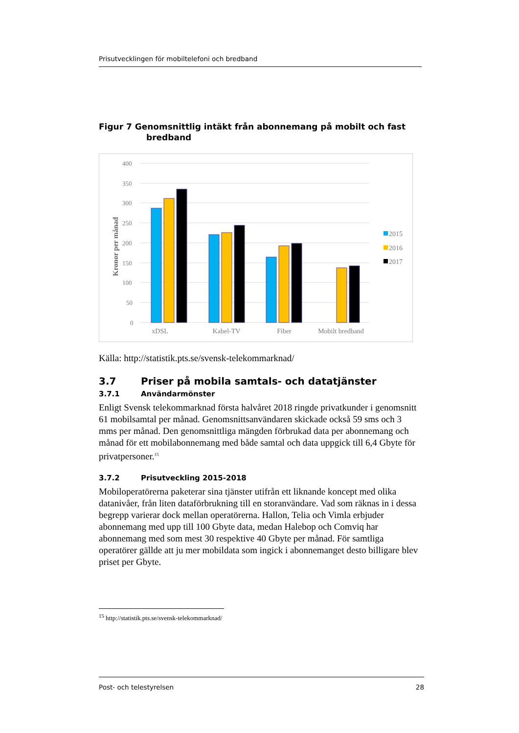Prisutvecklingen för mobiltelefoni och bredband
Figur 7 Genomsnittlig intäkt från abonnemang på mobilt och fast
bredband
400
350
300
250
200
150
100
50
0
Kronor per månad
xDSL
Kabel-TV
Fiber
Mobilt bredband
2015
2016
2017
Källa: http://statistik.pts.se/svensk-telekommarknad/
3.7 Priser på mobila samtals- och datatjänster
3.7.1 Användarmönster
Enligt Svensk telekommarknad första halvåret 2018 ringde privatkunder i genomsnitt 61 mobilsamtal per månad. Genomsnittsanvändaren skickade också 59 sms och 3 mms per månad. Den genomsnittliga mängden förbrukad data per abonnemang och månad för ett mobilabonnemang med både samtal och data uppgick till 6,4 Gbyte för privatpersoner.<sup>15</sup>
3.7.2 Prisutveckling 2015-2018
Mobiloperatörerna paketerar sina tjänster utifrån ett liknande koncept med olika datanivåer, från liten dataförbrukning till en storanvändare. Vad som räknas in i dessa begrepp varierar dock mellan operatörerna. Hallon, Telia och Vimla erbjuder abonnemang med upp till 100 Gbyte data, medan Halebop och Comviq har abonnemang med som mest 30 respektive 40 Gbyte per månad. För samtliga operatörer gällde att ju mer mobildata som ingick i abonnemanget desto billigare blev priset per Gbyte.
<sup>15</sup> http://statistik.pts.se/svensk-telekommarknad/
Post- och telestyrelsen 28